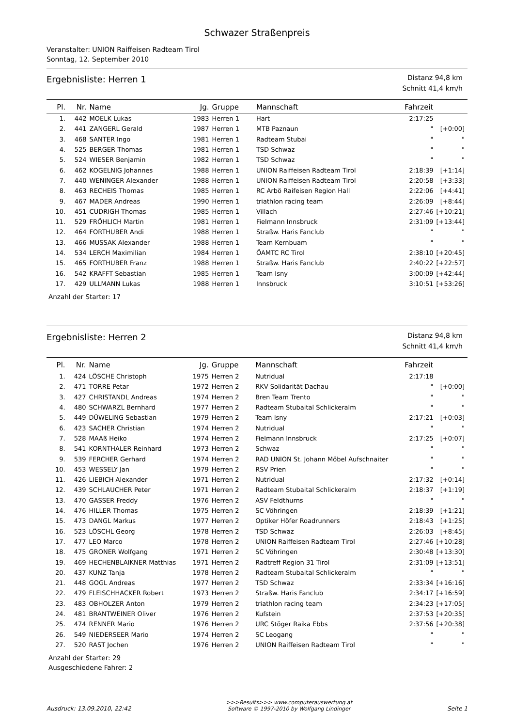Schwazer Straßenpreis
Veranstalter: UNION Raiffeisen Radteam Tirol
Sonntag, 12. September 2010
Ergebnisliste: Herren 1
Distanz 94,8 km
Schnitt 41,4 km/h
| Pl. | Nr. | Name | Jg. | Gruppe | Mannschaft | Fahrzeit | |
| --- | --- | --- | --- | --- | --- | --- | --- |
| 1. | 442 | MOELK Lukas | 1983 | Herren 1 | Hart | 2:17:25 | |
| 2. | 441 | ZANGERL Gerald | 1987 | Herren 1 | MTB Paznaun | " | [+0:00] |
| 3. | 468 | SANTER Ingo | 1981 | Herren 1 | Radteam Stubai | " | " |
| 4. | 525 | BERGER Thomas | 1981 | Herren 1 | TSD Schwaz | " | " |
| 5. | 524 | WIESER Benjamin | 1982 | Herren 1 | TSD Schwaz | " | " |
| 6. | 462 | KOGELNIG Johannes | 1988 | Herren 1 | UNION Raiffeisen Radteam Tirol | 2:18:39 | [+1:14] |
| 7. | 440 | WENINGER Alexander | 1988 | Herren 1 | UNION Raiffeisen Radteam Tirol | 2:20:58 | [+3:33] |
| 8. | 463 | RECHEIS Thomas | 1985 | Herren 1 | RC Arbö Raifeisen Region Hall | 2:22:06 | [+4:41] |
| 9. | 467 | MADER Andreas | 1990 | Herren 1 | triathlon racing team | 2:26:09 | [+8:44] |
| 10. | 451 | CUDRIGH Thomas | 1985 | Herren 1 | Villach | 2:27:46 | [+10:21] |
| 11. | 529 | FRÖHLICH Martin | 1981 | Herren 1 | Fielmann Innsbruck | 2:31:09 | [+13:44] |
| 12. | 464 | FORTHUBER Andi | 1988 | Herren 1 | Straßw. Haris Fanclub | " | " |
| 13. | 466 | MUSSAK Alexander | 1988 | Herren 1 | Team Kernbuam | " | " |
| 14. | 534 | LERCH Maximilian | 1984 | Herren 1 | ÖAMTC RC Tirol | 2:38:10 | [+20:45] |
| 15. | 465 | FORTHUBER Franz | 1988 | Herren 1 | Straßw. Haris Fanclub | 2:40:22 | [+22:57] |
| 16. | 542 | KRAFFT Sebastian | 1985 | Herren 1 | Team Isny | 3:00:09 | [+42:44] |
| 17. | 429 | ULLMANN Lukas | 1988 | Herren 1 | Innsbruck | 3:10:51 | [+53:26] |
Anzahl der Starter: 17
Ergebnisliste: Herren 2
Distanz 94,8 km
Schnitt 41,4 km/h
| Pl. | Nr. | Name | Jg. | Gruppe | Mannschaft | Fahrzeit | |
| --- | --- | --- | --- | --- | --- | --- | --- |
| 1. | 424 | LÖSCHE Christoph | 1975 | Herren 2 | Nutridual | 2:17:18 | |
| 2. | 471 | TORRE Petar | 1972 | Herren 2 | RKV Solidarität Dachau | " | [+0:00] |
| 3. | 427 | CHRISTANDL Andreas | 1974 | Herren 2 | Bren Team Trento | " | " |
| 4. | 480 | SCHWARZL Bernhard | 1977 | Herren 2 | Radteam Stubaital Schlickeralm | " | " |
| 5. | 449 | DÜWELING Sebastian | 1979 | Herren 2 | Team Isny | 2:17:21 | [+0:03] |
| 6. | 423 | SACHER Christian | 1974 | Herren 2 | Nutridual | " | " |
| 7. | 528 | MAAß Heiko | 1974 | Herren 2 | Fielmann Innsbruck | 2:17:25 | [+0:07] |
| 8. | 541 | KORNTHALER Reinhard | 1973 | Herren 2 | Schwaz | " | " |
| 9. | 539 | FERCHER Gerhard | 1974 | Herren 2 | RAD UNION St. Johann Möbel Aufschnaiter | " | " |
| 10. | 453 | WESSELY Jan | 1979 | Herren 2 | RSV Prien | " | " |
| 11. | 426 | LIEBICH Alexander | 1971 | Herren 2 | Nutridual | 2:17:32 | [+0:14] |
| 12. | 439 | SCHLAUCHER Peter | 1971 | Herren 2 | Radteam Stubaital Schlickeralm | 2:18:37 | [+1:19] |
| 13. | 470 | GASSER Freddy | 1976 | Herren 2 | ASV Feldthurns | " | " |
| 14. | 476 | HILLER Thomas | 1975 | Herren 2 | SC Vöhringen | 2:18:39 | [+1:21] |
| 15. | 473 | DANGL Markus | 1977 | Herren 2 | Optiker Höfer Roadrunners | 2:18:43 | [+1:25] |
| 16. | 523 | LÖSCHL Georg | 1978 | Herren 2 | TSD Schwaz | 2:26:03 | [+8:45] |
| 17. | 477 | LEO Marco | 1978 | Herren 2 | UNION Raiffeisen Radteam Tirol | 2:27:46 | [+10:28] |
| 18. | 475 | GRONER Wolfgang | 1971 | Herren 2 | SC Vöhringen | 2:30:48 | [+13:30] |
| 19. | 469 | HECHENBLAIKNER Matthias | 1971 | Herren 2 | Radtreff Region 31 Tirol | 2:31:09 | [+13:51] |
| 20. | 437 | KUNZ Tanja | 1978 | Herren 2 | Radteam Stubaital Schlickeralm | " | " |
| 21. | 448 | GOGL Andreas | 1977 | Herren 2 | TSD Schwaz | 2:33:34 | [+16:16] |
| 22. | 479 | FLEISCHHACKER Robert | 1973 | Herren 2 | Straßw. Haris Fanclub | 2:34:17 | [+16:59] |
| 23. | 483 | OBHOLZER Anton | 1979 | Herren 2 | triathlon racing team | 2:34:23 | [+17:05] |
| 24. | 481 | BRANTWEINER Oliver | 1976 | Herren 2 | Kufstein | 2:37:53 | [+20:35] |
| 25. | 474 | RENNER Mario | 1976 | Herren 2 | URC Stöger Raika Ebbs | 2:37:56 | [+20:38] |
| 26. | 549 | NIEDERSEER Mario | 1974 | Herren 2 | SC Leogang | " | " |
| 27. | 520 | RAST Jochen | 1976 | Herren 2 | UNION Raiffeisen Radteam Tirol | " | " |
Anzahl der Starter: 29
Ausgeschiedene Fahrer: 2
Ausdruck: 13.09.2010, 22:42
>>>Results>>> www.computerauswertung.at
Software © 1997-2010 by Wolfgang Lindinger
Seite 1